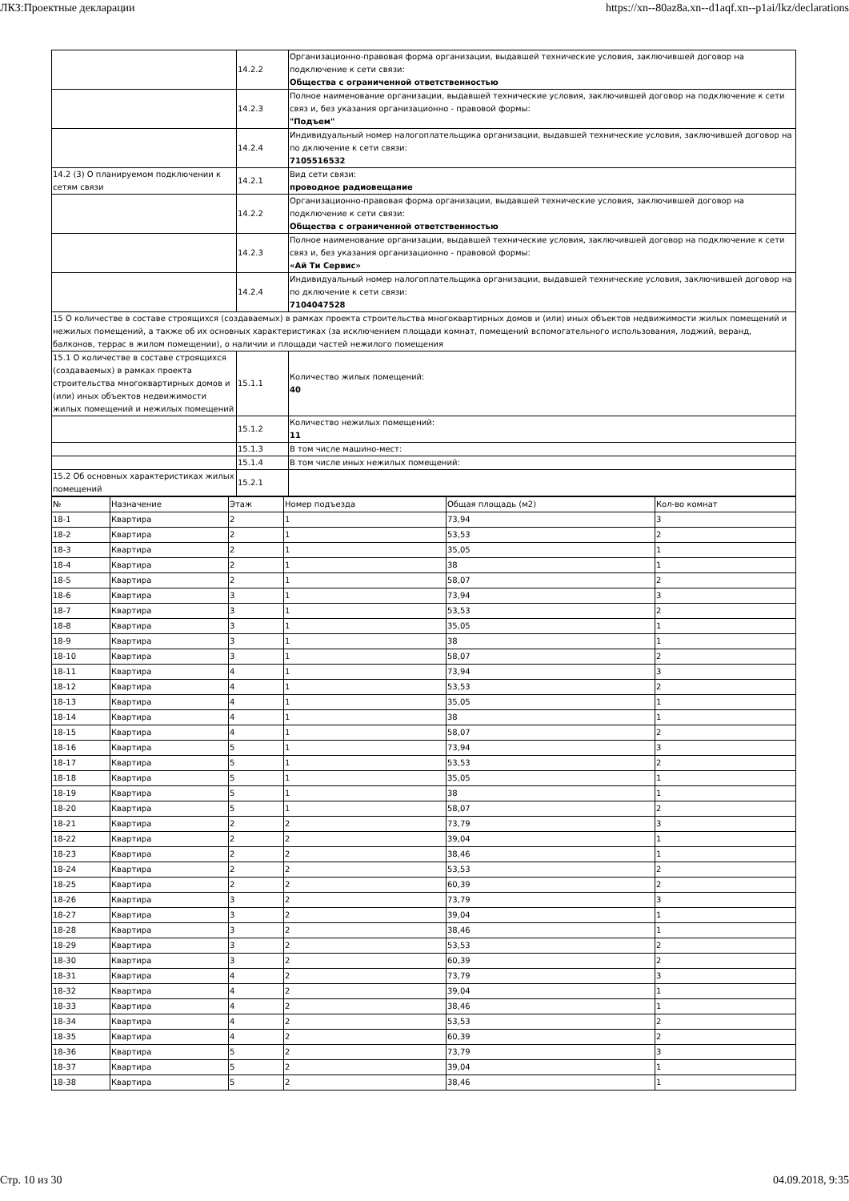ЛКЗ:Проектные декларации https://xn--80az8a.xn--d1aqf.xn--p1ai/lkz/declarations
| | 14.2.2 | Организационно-правовая форма организации, выдавшей технические условия, заключившей договор на подключение к сети связи: Общества с ограниченной ответственностью |
| | 14.2.3 | Полное наименование организации, выдавшей технические условия, заключившей договор на подключение к сети связ и, без указания организационно - правовой формы: "Подъем" |
| | 14.2.4 | Индивидуальный номер налогоплательщика организации, выдавшей технические условия, заключившей договор на по дключение к сети связи: 7105516532 |
| 14.2 (3) О планируемом подключении к сетям связи | 14.2.1 | Вид сети связи: проводное радиовещание |
| | 14.2.2 | Организационно-правовая форма организации, выдавшей технические условия, заключившей договор на подключение к сети связи: Общества с ограниченной ответственностью |
| | 14.2.3 | Полное наименование организации, выдавшей технические условия, заключившей договор на подключение к сети связ и, без указания организационно - правовой формы: «Ай Ти Сервис» |
| | 14.2.4 | Индивидуальный номер налогоплательщика организации, выдавшей технические условия, заключившей договор на по дключение к сети связи: 7104047528 |
| 15 О количестве в составе строящихся (создаваемых) в рамках проекта строительства многоквартирных домов и (или) иных объектов недвижимости жилых помещений и нежилых помещений, а также об их основных характеристиках (за исключением площади комнат, помещений вспомогательного использования, лоджий, веранд, балконов, террас в жилом помещении), о наличии и площади частей нежилого помещения | | |
| 15.1 О количестве в составе строящихся (создаваемых) в рамках проекта строительства многоквартирных домов и (или) иных объектов недвижимости жилых помещений и нежилых помещений | 15.1.1 | Количество жилых помещений: 40 |
| | 15.1.2 | Количество нежилых помещений: 11 |
| | 15.1.3 | В том числе машино-мест: |
| | 15.1.4 | В том числе иных нежилых помещений: |
| 15.2 Об основных характеристиках жилых помещений | 15.2.1 | |
| № | Назначение | Этаж | Номер подъезда | Общая площадь (м2) | Кол-во комнат |
| 18-1 | Квартира | 2 | 1 | 73,94 | 3 |
| 18-2 | Квартира | 2 | 1 | 53,53 | 2 |
| 18-3 | Квартира | 2 | 1 | 35,05 | 1 |
| 18-4 | Квартира | 2 | 1 | 38 | 1 |
| 18-5 | Квартира | 2 | 1 | 58,07 | 2 |
| 18-6 | Квартира | 3 | 1 | 73,94 | 3 |
| 18-7 | Квартира | 3 | 1 | 53,53 | 2 |
| 18-8 | Квартира | 3 | 1 | 35,05 | 1 |
| 18-9 | Квартира | 3 | 1 | 38 | 1 |
| 18-10 | Квартира | 3 | 1 | 58,07 | 2 |
| 18-11 | Квартира | 4 | 1 | 73,94 | 3 |
| 18-12 | Квартира | 4 | 1 | 53,53 | 2 |
| 18-13 | Квартира | 4 | 1 | 35,05 | 1 |
| 18-14 | Квартира | 4 | 1 | 38 | 1 |
| 18-15 | Квартира | 4 | 1 | 58,07 | 2 |
| 18-16 | Квартира | 5 | 1 | 73,94 | 3 |
| 18-17 | Квартира | 5 | 1 | 53,53 | 2 |
| 18-18 | Квартира | 5 | 1 | 35,05 | 1 |
| 18-19 | Квартира | 5 | 1 | 38 | 1 |
| 18-20 | Квартира | 5 | 1 | 58,07 | 2 |
| 18-21 | Квартира | 2 | 2 | 73,79 | 3 |
| 18-22 | Квартира | 2 | 2 | 39,04 | 1 |
| 18-23 | Квартира | 2 | 2 | 38,46 | 1 |
| 18-24 | Квартира | 2 | 2 | 53,53 | 2 |
| 18-25 | Квартира | 2 | 2 | 60,39 | 2 |
| 18-26 | Квартира | 3 | 2 | 73,79 | 3 |
| 18-27 | Квартира | 3 | 2 | 39,04 | 1 |
| 18-28 | Квартира | 3 | 2 | 38,46 | 1 |
| 18-29 | Квартира | 3 | 2 | 53,53 | 2 |
| 18-30 | Квартира | 3 | 2 | 60,39 | 2 |
| 18-31 | Квартира | 4 | 2 | 73,79 | 3 |
| 18-32 | Квартира | 4 | 2 | 39,04 | 1 |
| 18-33 | Квартира | 4 | 2 | 38,46 | 1 |
| 18-34 | Квартира | 4 | 2 | 53,53 | 2 |
| 18-35 | Квартира | 4 | 2 | 60,39 | 2 |
| 18-36 | Квартира | 5 | 2 | 73,79 | 3 |
| 18-37 | Квартира | 5 | 2 | 39,04 | 1 |
| 18-38 | Квартира | 5 | 2 | 38,46 | 1 |
Стр. 10 из 30 04.09.2018, 9:35